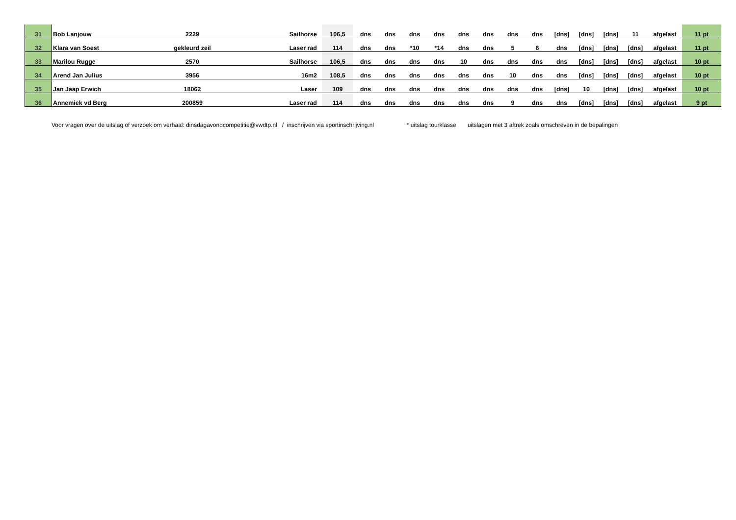| 31 | Bob Lanjouw | 2229 | Sailhorse | 106,5 | dns | dns | dns | dns | dns | dns | dns | dns | [dns] | [dns] | [dns] | 11 | afgelast | 11 pt |
| 32 | Klara van Soest | gekleurd zeil | Laser rad | 114 | dns | dns | *10 | *14 | dns | dns | 5 | 6 | dns | [dns] | [dns] | [dns] | afgelast | 11 pt |
| 33 | Marilou Rugge | 2570 | Sailhorse | 106,5 | dns | dns | dns | dns | 10 | dns | dns | dns | dns | [dns] | [dns] | [dns] | afgelast | 10 pt |
| 34 | Arend Jan Julius | 3956 | 16m2 | 108,5 | dns | dns | dns | dns | dns | dns | 10 | dns | dns | [dns] | [dns] | [dns] | afgelast | 10 pt |
| 35 | Jan Jaap Erwich | 18062 | Laser | 109 | dns | dns | dns | dns | dns | dns | dns | dns | [dns] | 10 | [dns] | [dns] | afgelast | 10 pt |
| 36 | Annemiek vd Berg | 200859 | Laser rad | 114 | dns | dns | dns | dns | dns | dns | 9 | dns | dns | [dns] | [dns] | [dns] | afgelast | 9 pt |
Voor vragen over de uitslag of verzoek om verhaal: dinsdagavondcompetitie@vwdtp.nl / inschrijven via sportinschrijving.nl * uitslag tourklasse uitslagen met 3 aftrek zoals omschreven in de bepalingen